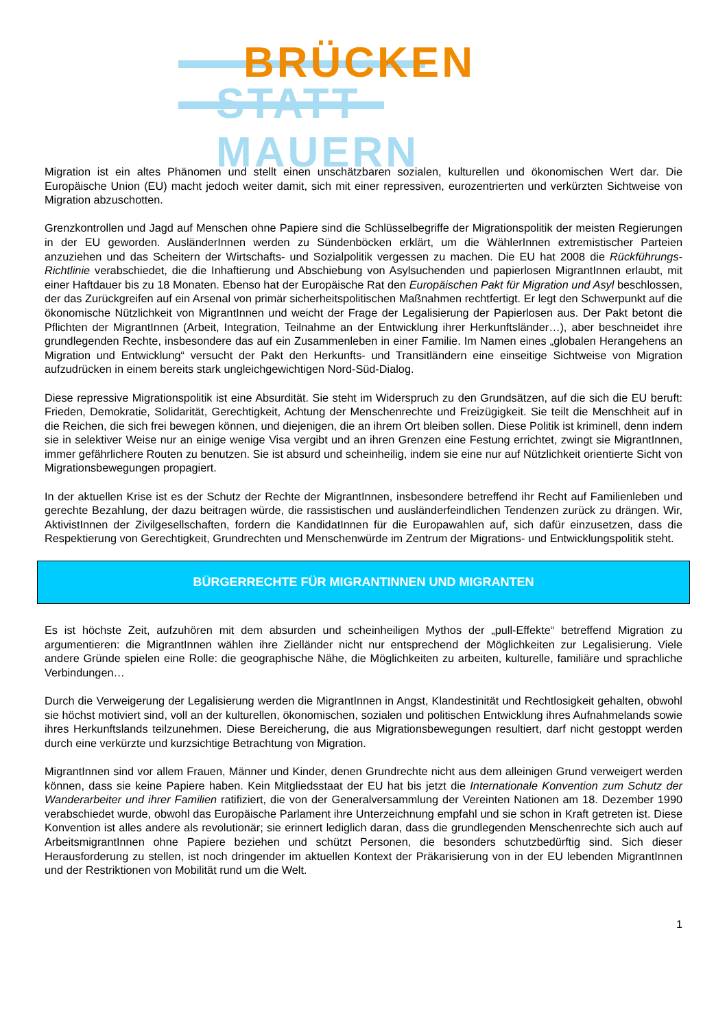BRÜCKEN
STATT MAUERN
Migration ist ein altes Phänomen und stellt einen unschätzbaren sozialen, kulturellen und ökonomischen Wert dar. Die Europäische Union (EU) macht jedoch weiter damit, sich mit einer repressiven, eurozentrierten und verkürzten Sichtweise von Migration abzuschotten.
Grenzkontrollen und Jagd auf Menschen ohne Papiere sind die Schlüsselbegriffe der Migrationspolitik der meisten Regierungen in der EU geworden. AusländerInnen werden zu Sündenböcken erklärt, um die WählerInnen extremistischer Parteien anzuziehen und das Scheitern der Wirtschafts- und Sozialpolitik vergessen zu machen. Die EU hat 2008 die Rückführungs-Richtlinie verabschiedet, die die Inhaftierung und Abschiebung von Asylsuchenden und papierlosen MigrantInnen erlaubt, mit einer Haftdauer bis zu 18 Monaten. Ebenso hat der Europäische Rat den Europäischen Pakt für Migration und Asyl beschlossen, der das Zurückgreifen auf ein Arsenal von primär sicherheitspolitischen Maßnahmen rechtfertigt. Er legt den Schwerpunkt auf die ökonomische Nützlichkeit von MigrantInnen und weicht der Frage der Legalisierung der Papierlosen aus. Der Pakt betont die Pflichten der MigrantInnen (Arbeit, Integration, Teilnahme an der Entwicklung ihrer Herkunftsländer…), aber beschneidet ihre grundlegenden Rechte, insbesondere das auf ein Zusammenleben in einer Familie. Im Namen eines „globalen Herangehens an Migration und Entwicklung“ versucht der Pakt den Herkunfts- und Transitländern eine einseitige Sichtweise von Migration aufzudrücken in einem bereits stark ungleichgewichtigen Nord-Süd-Dialog.
Diese repressive Migrationspolitik ist eine Absurdität. Sie steht im Widerspruch zu den Grundsätzen, auf die sich die EU beruft: Frieden, Demokratie, Solidarität, Gerechtigkeit, Achtung der Menschenrechte und Freizügigkeit. Sie teilt die Menschheit auf in die Reichen, die sich frei bewegen können, und diejenigen, die an ihrem Ort bleiben sollen. Diese Politik ist kriminell, denn indem sie in selektiver Weise nur an einige wenige Visa vergibt und an ihren Grenzen eine Festung errichtet, zwingt sie MigrantInnen, immer gefährlichere Routen zu benutzen. Sie ist absurd und scheinheilig, indem sie eine nur auf Nützlichkeit orientierte Sicht von Migrationsbewegungen propagiert.
In der aktuellen Krise ist es der Schutz der Rechte der MigrantInnen, insbesondere betreffend ihr Recht auf Familienleben und gerechte Bezahlung, der dazu beitragen würde, die rassistischen und ausländerfeindlichen Tendenzen zurück zu drängen. Wir, AktivistInnen der Zivilgesellschaften, fordern die KandidatInnen für die Europawahlen auf, sich dafür einzusetzen, dass die Respektierung von Gerechtigkeit, Grundrechten und Menschenwürde im Zentrum der Migrations- und Entwicklungspolitik steht.
BÜRGERRECHTE FÜR MIGRANTINNEN UND MIGRANTEN
Es ist höchste Zeit, aufzuhören mit dem absurden und scheinheiligen Mythos der „pull-Effekte“ betreffend Migration zu argumentieren: die MigrantInnen wählen ihre Zielländer nicht nur entsprechend der Möglichkeiten zur Legalisierung. Viele andere Gründe spielen eine Rolle: die geographische Nähe, die Möglichkeiten zu arbeiten, kulturelle, familiäre und sprachliche Verbindungen…
Durch die Verweigerung der Legalisierung werden die MigrantInnen in Angst, Klandestinität und Rechtlosigkeit gehalten, obwohl sie höchst motiviert sind, voll an der kulturellen, ökonomischen, sozialen und politischen Entwicklung ihres Aufnahmelands sowie ihres Herkunftslands teilzunehmen. Diese Bereicherung, die aus Migrationsbewegungen resultiert, darf nicht gestoppt werden durch eine verkürzte und kurzsichtige Betrachtung von Migration.
MigrantInnen sind vor allem Frauen, Männer und Kinder, denen Grundrechte nicht aus dem alleinigen Grund verweigert werden können, dass sie keine Papiere haben. Kein Mitgliedsstaat der EU hat bis jetzt die Internationale Konvention zum Schutz der Wanderarbeiter und ihrer Familien ratifiziert, die von der Generalversammlung der Vereinten Nationen am 18. Dezember 1990 verabschiedet wurde, obwohl das Europäische Parlament ihre Unterzeichnung empfahl und sie schon in Kraft getreten ist. Diese Konvention ist alles andere als revolutionär; sie erinnert lediglich daran, dass die grundlegenden Menschenrechte sich auch auf ArbeitsmigrantInnen ohne Papiere beziehen und schützt Personen, die besonders schutzbedürftig sind. Sich dieser Herausforderung zu stellen, ist noch dringender im aktuellen Kontext der Präkarisierung von in der EU lebenden MigrantInnen und der Restriktionen von Mobilität rund um die Welt.
1